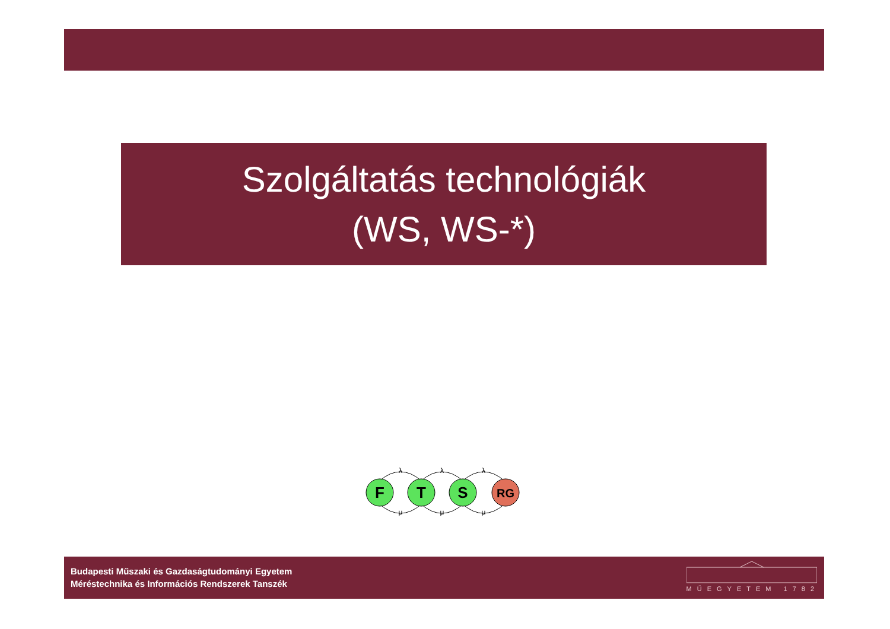Szolgáltatás technológiák
(WS, WS-*)
F
T
S
RG
λ
λ
λ
μ
μ
μ
Budapesti Műszaki és Gazdaságtudományi Egyetem
Méréstechnika és Információs Rendszerek Tanszék
MŰEGYETEM 1782